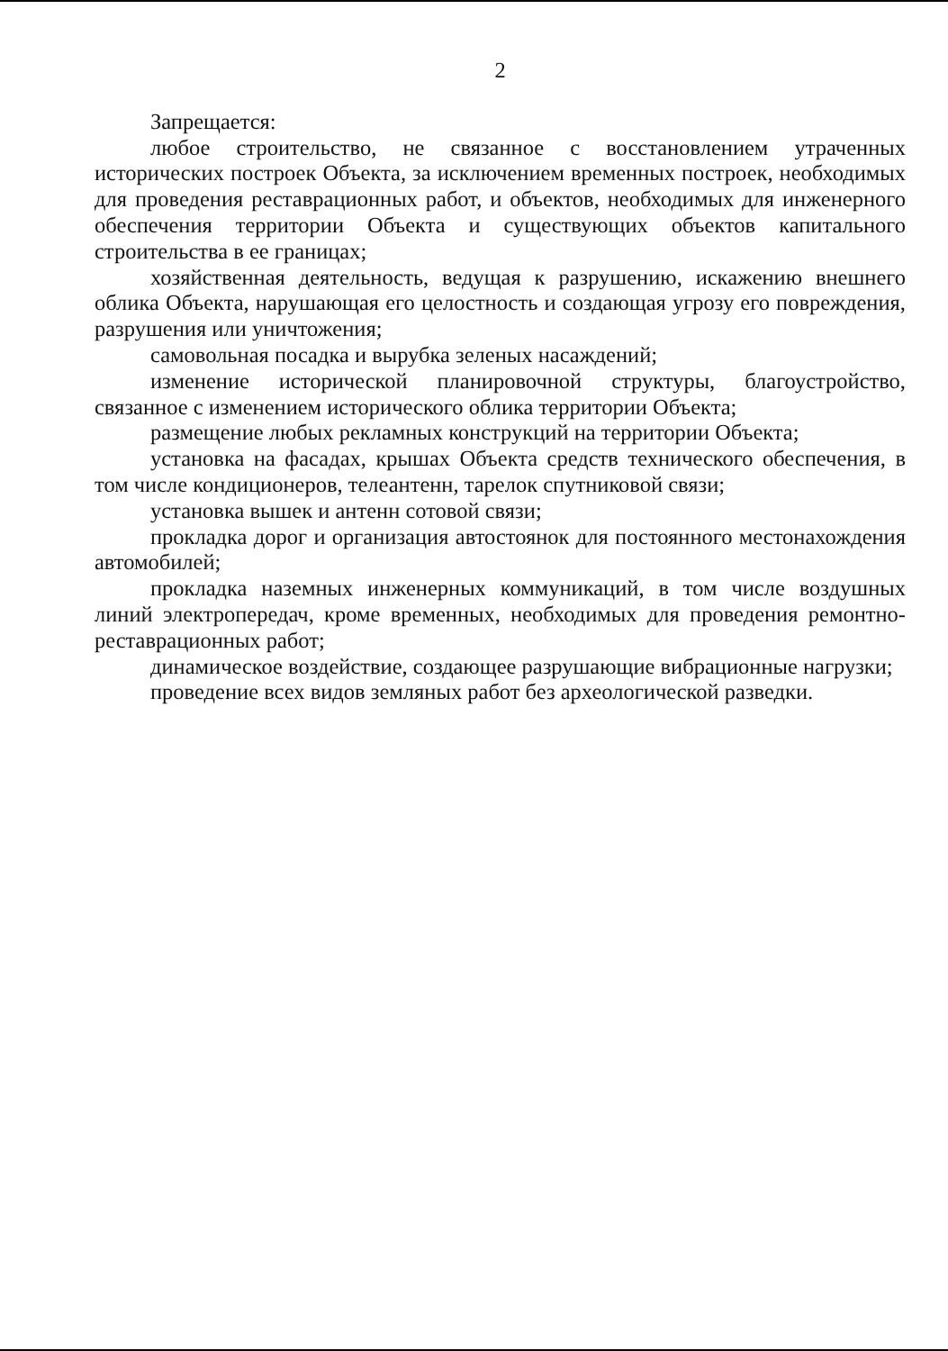2
Запрещается:
любое строительство, не связанное с восстановлением утраченных исторических построек Объекта, за исключением временных построек, необходимых для проведения реставрационных работ, и объектов, необходимых для инженерного обеспечения территории Объекта и существующих объектов капитального строительства в ее границах;
хозяйственная деятельность, ведущая к разрушению, искажению внешнего облика Объекта, нарушающая его целостность и создающая угрозу его повреждения, разрушения или уничтожения;
самовольная посадка и вырубка зеленых насаждений;
изменение исторической планировочной структуры, благоустройство, связанное с изменением исторического облика территории Объекта;
размещение любых рекламных конструкций на территории Объекта;
установка на фасадах, крышах Объекта средств технического обеспечения, в том числе кондиционеров, телеантенн, тарелок спутниковой связи;
установка вышек и антенн сотовой связи;
прокладка дорог и организация автостоянок для постоянного местонахождения автомобилей;
прокладка наземных инженерных коммуникаций, в том числе воздушных линий электропередач, кроме временных, необходимых для проведения ремонтно-реставрационных работ;
динамическое воздействие, создающее разрушающие вибрационные нагрузки;
проведение всех видов земляных работ без археологической разведки.